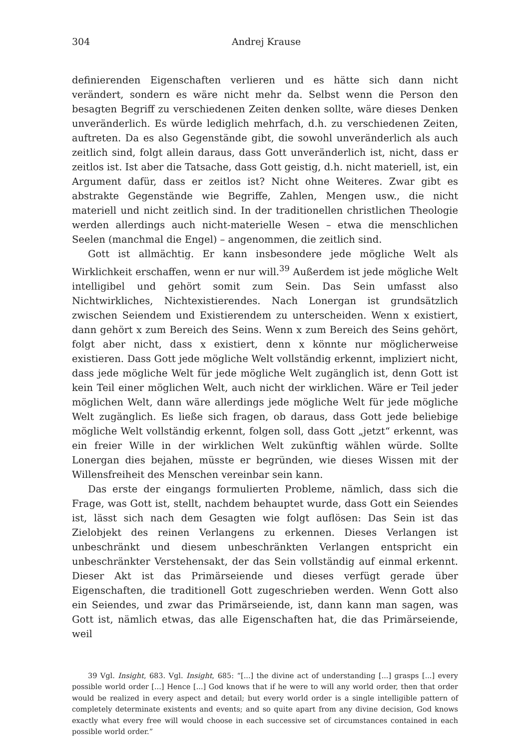304 Andrej Krause
definierenden Eigenschaften verlieren und es hätte sich dann nicht verändert, sondern es wäre nicht mehr da. Selbst wenn die Person den besagten Begriff zu verschiedenen Zeiten denken sollte, wäre dieses Denken unveränderlich. Es würde lediglich mehrfach, d.h. zu verschiedenen Zeiten, auftreten. Da es also Gegenstände gibt, die sowohl unveränderlich als auch zeitlich sind, folgt allein daraus, dass Gott unveränderlich ist, nicht, dass er zeitlos ist. Ist aber die Tatsache, dass Gott geistig, d.h. nicht materiell, ist, ein Argument dafür, dass er zeitlos ist? Nicht ohne Weiteres. Zwar gibt es abstrakte Gegenstände wie Begriffe, Zahlen, Mengen usw., die nicht materiell und nicht zeitlich sind. In der traditionellen christlichen Theologie werden allerdings auch nicht-materielle Wesen – etwa die menschlichen Seelen (manchmal die Engel) – angenommen, die zeitlich sind.
Gott ist allmächtig. Er kann insbesondere jede mögliche Welt als Wirklichkeit erschaffen, wenn er nur will.<sup>39</sup> Außerdem ist jede mögliche Welt intelligibel und gehört somit zum Sein. Das Sein umfasst also Nichtwirkliches, Nichtexistierendes. Nach Lonergan ist grundsätzlich zwischen Seiendem und Existierendem zu unterscheiden. Wenn x existiert, dann gehört x zum Bereich des Seins. Wenn x zum Bereich des Seins gehört, folgt aber nicht, dass x existiert, denn x könnte nur möglicherweise existieren. Dass Gott jede mögliche Welt vollständig erkennt, impliziert nicht, dass jede mögliche Welt für jede mögliche Welt zugänglich ist, denn Gott ist kein Teil einer möglichen Welt, auch nicht der wirklichen. Wäre er Teil jeder möglichen Welt, dann wäre allerdings jede mögliche Welt für jede mögliche Welt zugänglich. Es ließe sich fragen, ob daraus, dass Gott jede beliebige mögliche Welt vollständig erkennt, folgen soll, dass Gott „jetzt“ erkennt, was ein freier Wille in der wirklichen Welt zukünftig wählen würde. Sollte Lonergan dies bejahen, müsste er begründen, wie dieses Wissen mit der Willensfreiheit des Menschen vereinbar sein kann.
Das erste der eingangs formulierten Probleme, nämlich, dass sich die Frage, was Gott ist, stellt, nachdem behauptet wurde, dass Gott ein Seiendes ist, lässt sich nach dem Gesagten wie folgt auflösen: Das Sein ist das Zielobjekt des reinen Verlangens zu erkennen. Dieses Verlangen ist unbeschränkt und diesem unbeschränkten Verlangen entspricht ein unbeschränkter Verstehensakt, der das Sein vollständig auf einmal erkennt. Dieser Akt ist das Primärseiende und dieses verfügt gerade über Eigenschaften, die traditionell Gott zugeschrieben werden. Wenn Gott also ein Seiendes, und zwar das Primärseiende, ist, dann kann man sagen, was Gott ist, nämlich etwas, das alle Eigenschaften hat, die das Primärseiende, weil
39 Vgl. Insight, 683. Vgl. Insight, 685: “[...] the divine act of understanding [...] grasps [...] every possible world order [...] Hence [...] God knows that if he were to will any world order, then that order would be realized in every aspect and detail; but every world order is a single intelligible pattern of completely determinate existents and events; and so quite apart from any divine decision, God knows exactly what every free will would choose in each successive set of circumstances contained in each possible world order.”